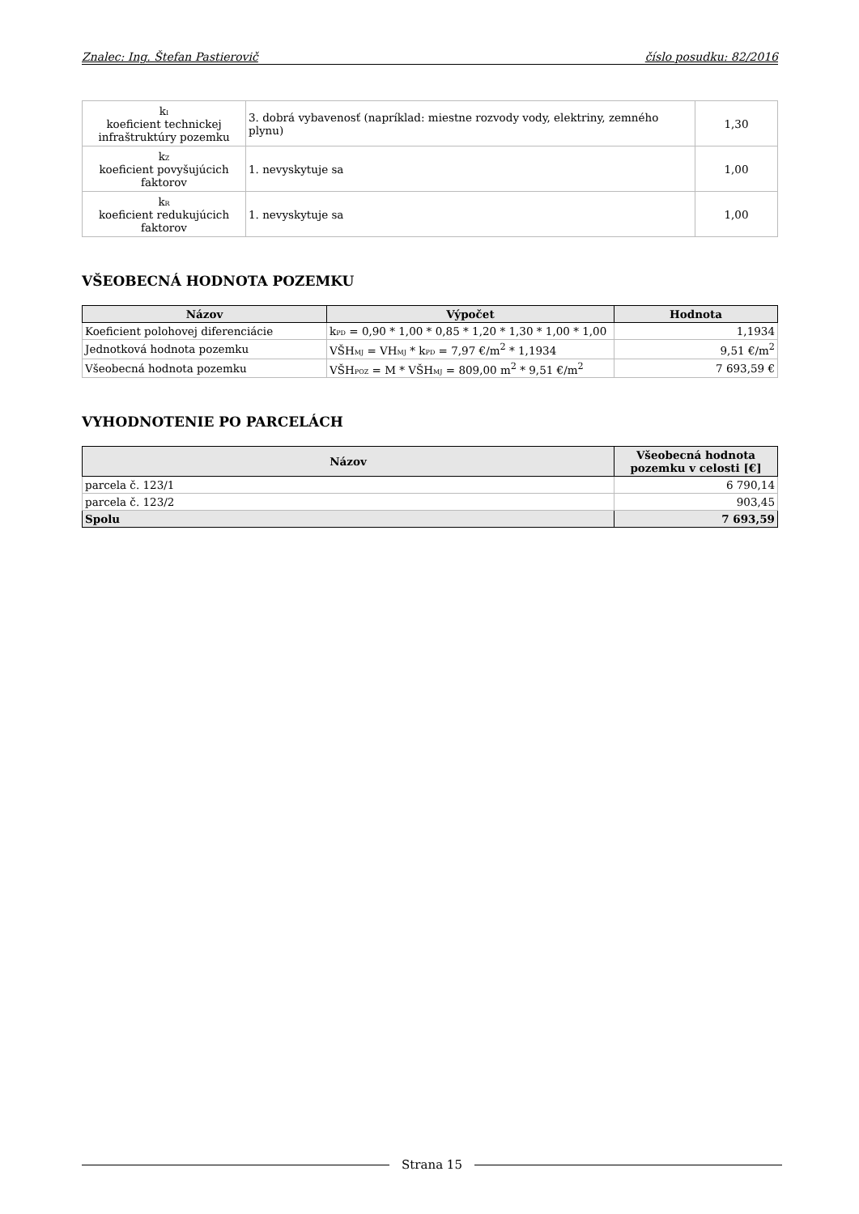Znalec: Ing. Štefan Pastierovič číslo posudku: 82/2016
| k<sub>I</sub> koeficient technickej infraštruktúry pozemku | 3. dobrá vybavenosť (napríklad: miestne rozvody vody, elektriny, zemného plynu) | 1,30 |
| k<sub>Z</sub> koeficient povyšujúcich faktorov | 1. nevyskytuje sa | 1,00 |
| k<sub>R</sub> koeficient redukujúcich faktorov | 1. nevyskytuje sa | 1,00 |
VŠEOBECNÁ HODNOTA POZEMKU
| Názov | Výpočet | Hodnota |
| --- | --- | --- |
| Koeficient polohovej diferenciácie | k<sub>PD</sub> = 0,90 * 1,00 * 0,85 * 1,20 * 1,30 * 1,00 * 1,00 | 1,1934 |
| Jednotková hodnota pozemku | VŠH<sub>MJ</sub> = VH<sub>MJ</sub> * k<sub>PD</sub> = 7,97 €/m<sup>2</sup> * 1,1934 | 9,51 €/m<sup>2</sup> |
| Všeobecná hodnota pozemku | VŠH<sub>POZ</sub> = M * VŠH<sub>MJ</sub> = 809,00 m<sup>2</sup> * 9,51 €/m<sup>2</sup> | 7 693,59 € |
VYHODNOTENIE PO PARCELÁCH
| Názov | Všeobecná hodnota pozemku v celosti [€] |
| --- | --- |
| parcela č. 123/1 | 6 790,14 |
| parcela č. 123/2 | 903,45 |
| Spolu | 7 693,59 |
Strana 15